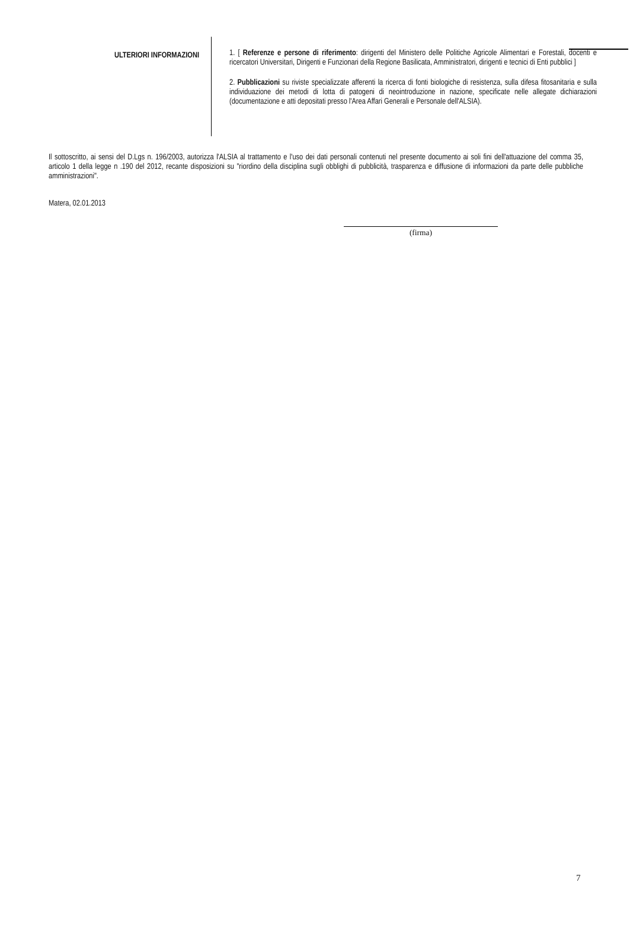ULTERIORI INFORMAZIONI
1. [ Referenze e persone di riferimento: dirigenti del Ministero delle Politiche Agricole Alimentari e Forestali, docenti e ricercatori Universitari, Dirigenti e Funzionari della Regione Basilicata, Amministratori, dirigenti e tecnici di Enti pubblici ]
2. Pubblicazioni su riviste specializzate afferenti la ricerca di fonti biologiche di resistenza, sulla difesa fitosanitaria e sulla individuazione dei metodi di lotta di patogeni di neointroduzione in nazione, specificate nelle allegate dichiarazioni (documentazione e atti depositati presso l'Area Affari Generali e Personale dell'ALSIA).
Il sottoscritto, ai sensi del D.Lgs n. 196/2003, autorizza l'ALSIA al trattamento e l'uso dei dati personali contenuti nel presente documento ai soli fini dell'attuazione del comma 35, articolo 1 della legge n .190 del 2012, recante disposizioni su "riordino della disciplina sugli obblighi di pubblicità, trasparenza e diffusione di informazioni da parte delle pubbliche amministrazioni".
Matera, 02.01.2013
(firma)
7